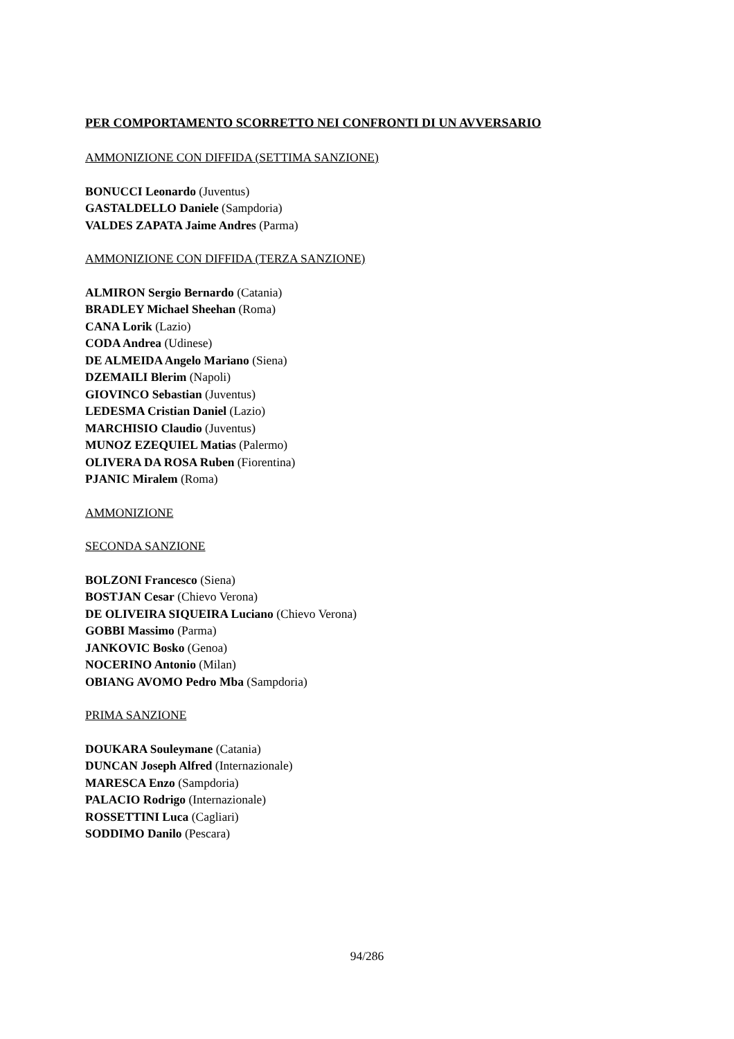PER COMPORTAMENTO SCORRETTO NEI CONFRONTI DI UN AVVERSARIO
AMMONIZIONE CON DIFFIDA (SETTIMA SANZIONE)
BONUCCI Leonardo (Juventus)
GASTALDELLO Daniele (Sampdoria)
VALDES ZAPATA Jaime Andres (Parma)
AMMONIZIONE CON DIFFIDA (TERZA SANZIONE)
ALMIRON Sergio Bernardo (Catania)
BRADLEY Michael Sheehan (Roma)
CANA Lorik (Lazio)
CODA Andrea (Udinese)
DE ALMEIDA Angelo Mariano (Siena)
DZEMAILI Blerim (Napoli)
GIOVINCO Sebastian (Juventus)
LEDESMA Cristian Daniel (Lazio)
MARCHISIO Claudio (Juventus)
MUNOZ EZEQUIEL Matias (Palermo)
OLIVERA DA ROSA Ruben (Fiorentina)
PJANIC Miralem (Roma)
AMMONIZIONE
SECONDA SANZIONE
BOLZONI Francesco (Siena)
BOSTJAN Cesar (Chievo Verona)
DE OLIVEIRA SIQUEIRA Luciano (Chievo Verona)
GOBBI Massimo (Parma)
JANKOVIC Bosko (Genoa)
NOCERINO Antonio (Milan)
OBIANG AVOMO Pedro Mba (Sampdoria)
PRIMA SANZIONE
DOUKARA Souleymane (Catania)
DUNCAN Joseph Alfred (Internazionale)
MARESCA Enzo (Sampdoria)
PALACIO Rodrigo (Internazionale)
ROSSETTINI Luca (Cagliari)
SODDIMO Danilo (Pescara)
94/286